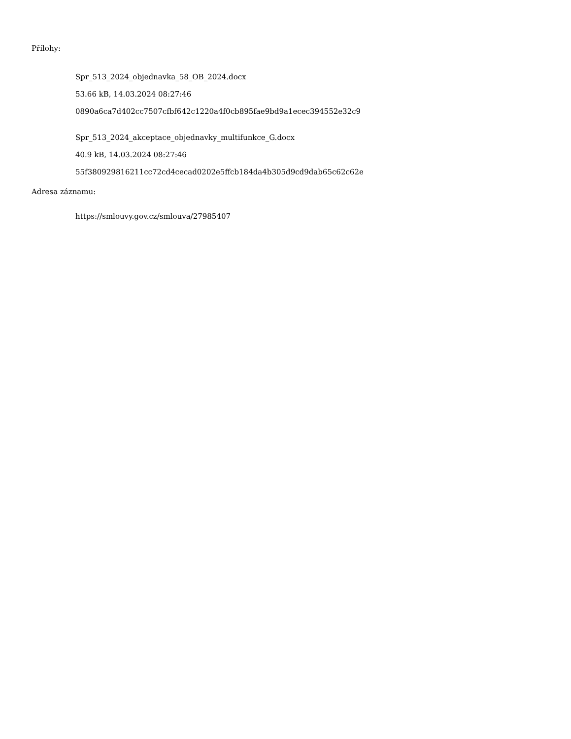Přílohy:
Spr_513_2024_objednavka_58_OB_2024.docx
53.66 kB, 14.03.2024 08:27:46
0890a6ca7d402cc7507cfbf642c1220a4f0cb895fae9bd9a1ecec394552e32c9
Spr_513_2024_akceptace_objednavky_multifunkce_G.docx
40.9 kB, 14.03.2024 08:27:46
55f380929816211cc72cd4cecad0202e5ffcb184da4b305d9cd9dab65c62c62e
Adresa záznamu:
https://smlouvy.gov.cz/smlouva/27985407